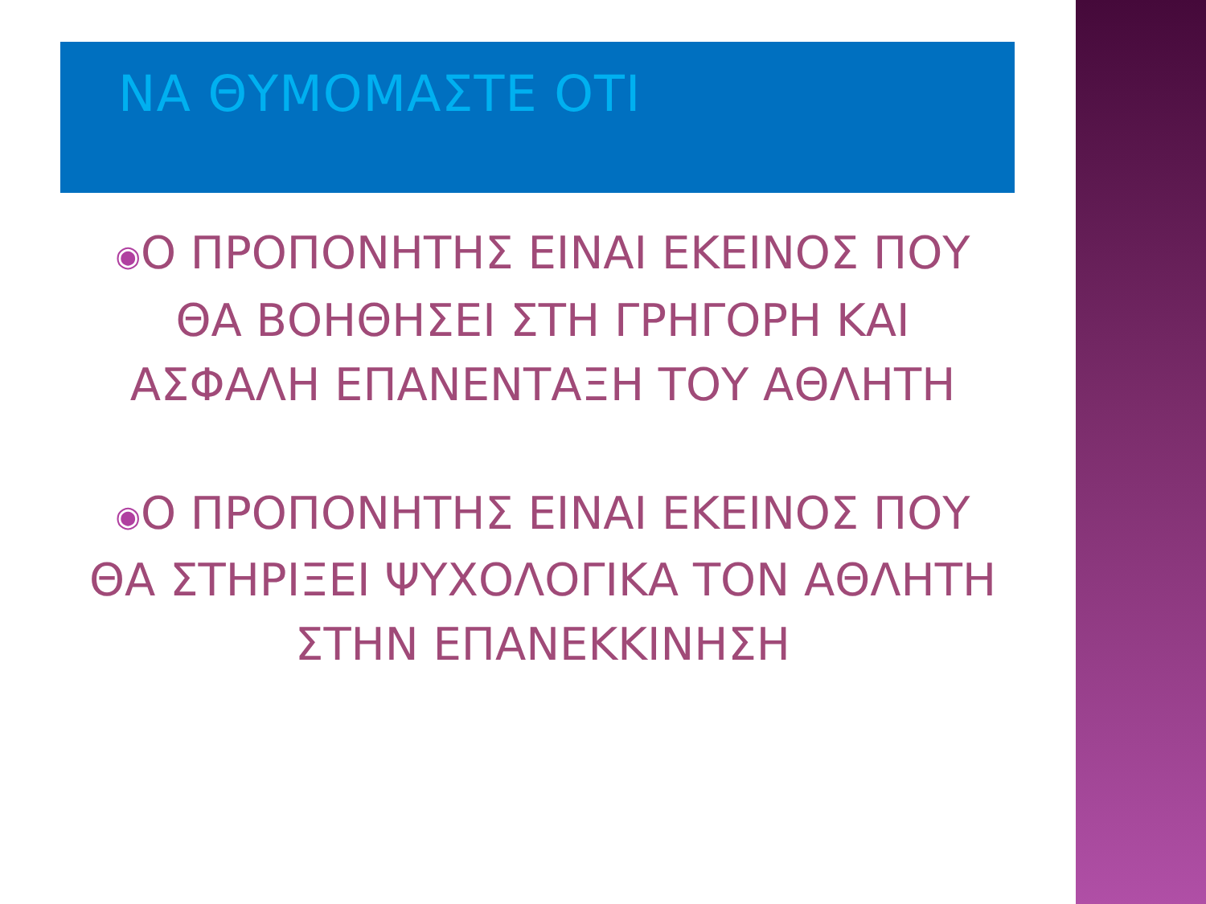ΝΑ ΘΥΜΟΜΑΣΤΕ ΟΤΙ
◉Ο ΠΡΟΠΟΝΗΤΗΣ ΕΙΝΑΙ ΕΚΕΙΝΟΣ ΠΟΥ ΘΑ ΒΟΗΘΗΣΕΙ ΣΤΗ ΓΡΗΓΟΡΗ ΚΑΙ ΑΣΦΑΛΗ ΕΠΑΝΕΝΤΑΞΗ ΤΟΥ ΑΘΛΗΤΗ
◉Ο ΠΡΟΠΟΝΗΤΗΣ ΕΙΝΑΙ ΕΚΕΙΝΟΣ ΠΟΥ ΘΑ ΣΤΗΡΙΞΕΙ ΨΥΧΟΛΟΓΙΚΑ ΤΟΝ ΑΘΛΗΤΗ ΣΤΗΝ ΕΠΑΝΕΚΚΙΝΗΣΗ